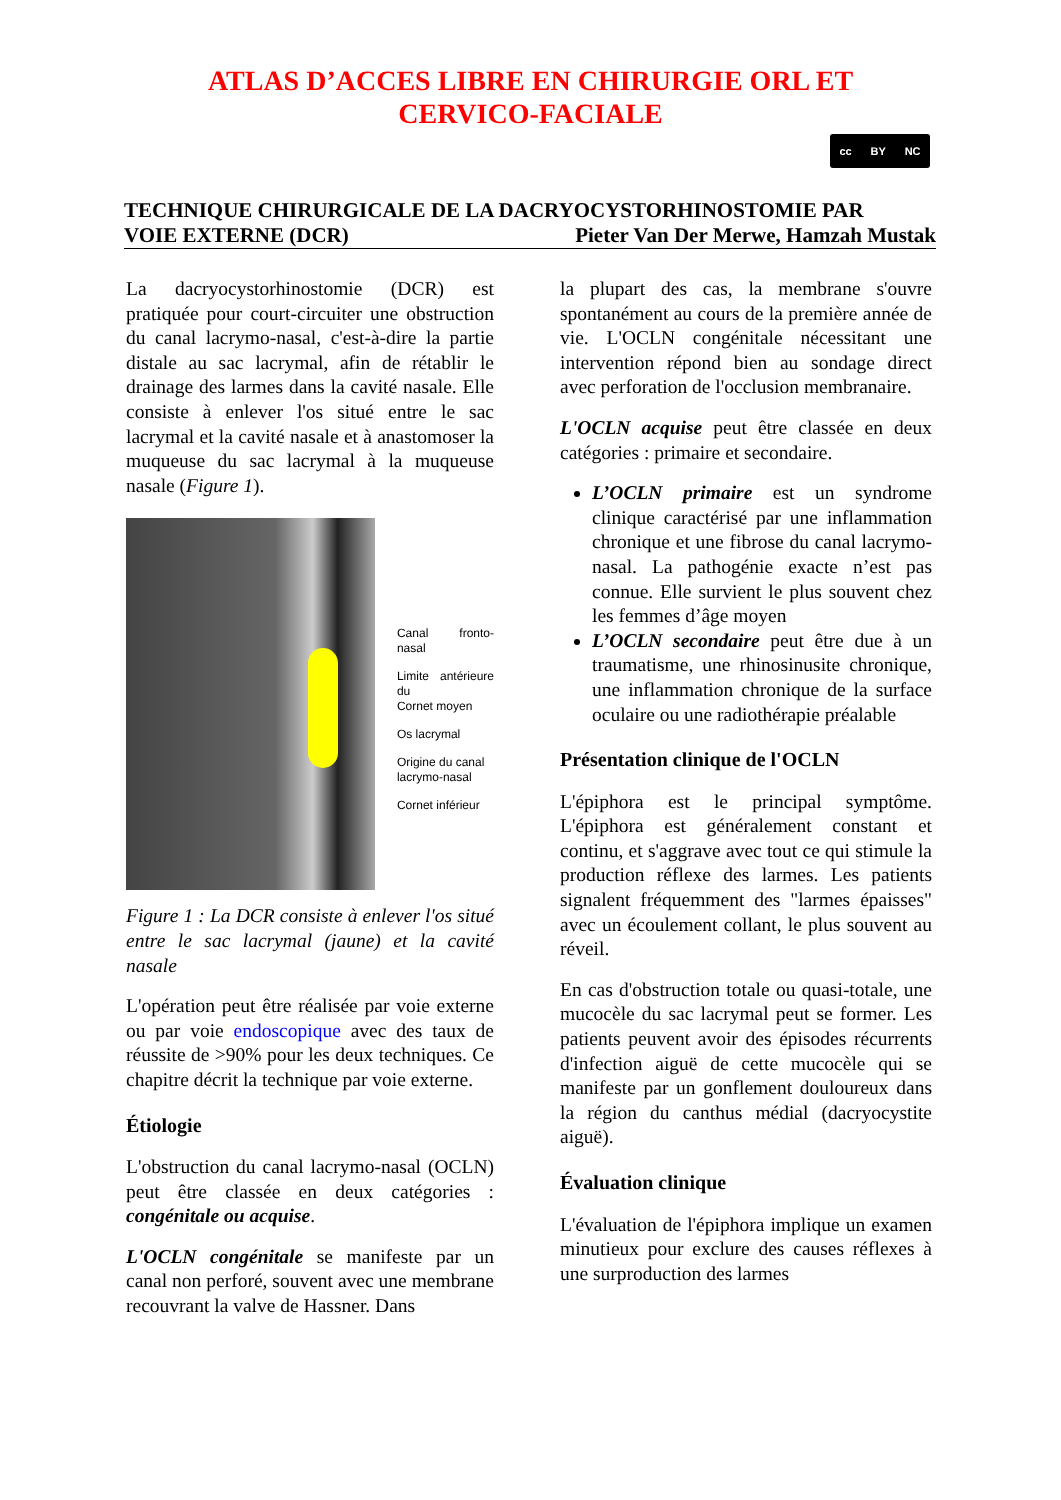ATLAS D’ACCES LIBRE EN CHIRURGIE ORL ET
CERVICO-FACIALE
cc BY NC
TECHNIQUE CHIRURGICALE DE LA DACRYOCYSTORHINOSTOMIE PAR
VOIE EXTERNE (DCR) Pieter Van Der Merwe, Hamzah Mustak
La dacryocystorhinostomie (DCR) est pratiquée pour court-circuiter une obstruction du canal lacrymo-nasal, c'est-à-dire la partie distale au sac lacrymal, afin de rétablir le drainage des larmes dans la cavité nasale. Elle consiste à enlever l'os situé entre le sac lacrymal et la cavité nasale et à anastomoser la muqueuse du sac lacrymal à la muqueuse nasale (Figure 1).
Canal fronto-nasal
Limite antérieure du
Cornet moyen
Os lacrymal
Origine du canal
lacrymo-nasal
Cornet inférieur
Figure 1 : La DCR consiste à enlever l'os situé entre le sac lacrymal (jaune) et la cavité nasale
L'opération peut être réalisée par voie externe ou par voie endoscopique avec des taux de réussite de >90% pour les deux techniques. Ce chapitre décrit la technique par voie externe.
Étiologie
L'obstruction du canal lacrymo-nasal (OCLN) peut être classée en deux catégories : congénitale ou acquise.
L'OCLN congénitale se manifeste par un canal non perforé, souvent avec une membrane recouvrant la valve de Hassner. Dans
la plupart des cas, la membrane s'ouvre spontanément au cours de la première année de vie. L'OCLN congénitale nécessitant une intervention répond bien au sondage direct avec perforation de l'occlusion membranaire.
L'OCLN acquise peut être classée en deux catégories : primaire et secondaire.
L’OCLN primaire est un syndrome clinique caractérisé par une inflammation chronique et une fibrose du canal lacrymo-nasal. La pathogénie exacte n’est pas connue. Elle survient le plus souvent chez les femmes d’âge moyen
L’OCLN secondaire peut être due à un traumatisme, une rhinosinusite chronique, une inflammation chronique de la surface oculaire ou une radiothérapie préalable
Présentation clinique de l'OCLN
L'épiphora est le principal symptôme. L'épiphora est généralement constant et continu, et s'aggrave avec tout ce qui stimule la production réflexe des larmes. Les patients signalent fréquemment des "larmes épaisses" avec un écoulement collant, le plus souvent au réveil.
En cas d'obstruction totale ou quasi-totale, une mucocèle du sac lacrymal peut se former. Les patients peuvent avoir des épisodes récurrents d'infection aiguë de cette mucocèle qui se manifeste par un gonflement douloureux dans la région du canthus médial (dacryocystite aiguë).
Évaluation clinique
L'évaluation de l'épiphora implique un examen minutieux pour exclure des causes réflexes à une surproduction des larmes